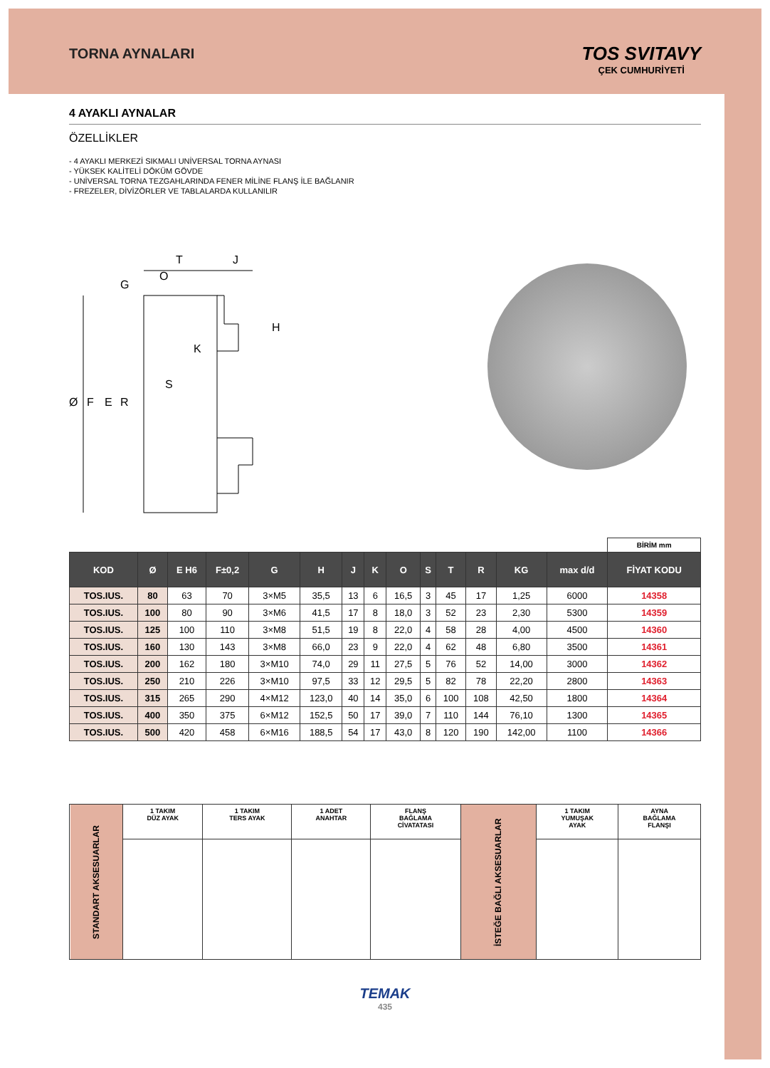TORNA AYNALARI
TOS SVITAVY
ÇEK CUMHURİYETİ
4 AYAKLI AYNALAR
ÖZELLİKLER
- 4 AYAKLI MERKEZİ SIKMALI UNİVERSAL TORNA AYNASI
- YÜKSEK KALİTELİ DÖKÜM GÖVDE
- UNİVERSAL TORNA TEZGAHLARINDA FENER MİLİNE FLANŞ İLE BAĞLANIR
- FREZELER, DİVİZÖRLER VE TABLALARDA KULLANILIR
T
J
O
Ø
F
E
R
G
S
K
H
| | | | | | | | | | | | | | | BİRİM mm |
| KOD | Ø | E H6 | F±0,2 | G | H | J | K | O | S | T | R | KG | max d/d | FİYAT KODU |
| TOS.IUS. | 80 | 63 | 70 | 3×M5 | 35,5 | 13 | 6 | 16,5 | 3 | 45 | 17 | 1,25 | 6000 | 14358 |
| TOS.IUS. | 100 | 80 | 90 | 3×M6 | 41,5 | 17 | 8 | 18,0 | 3 | 52 | 23 | 2,30 | 5300 | 14359 |
| TOS.IUS. | 125 | 100 | 110 | 3×M8 | 51,5 | 19 | 8 | 22,0 | 4 | 58 | 28 | 4,00 | 4500 | 14360 |
| TOS.IUS. | 160 | 130 | 143 | 3×M8 | 66,0 | 23 | 9 | 22,0 | 4 | 62 | 48 | 6,80 | 3500 | 14361 |
| TOS.IUS. | 200 | 162 | 180 | 3×M10 | 74,0 | 29 | 11 | 27,5 | 5 | 76 | 52 | 14,00 | 3000 | 14362 |
| TOS.IUS. | 250 | 210 | 226 | 3×M10 | 97,5 | 33 | 12 | 29,5 | 5 | 82 | 78 | 22,20 | 2800 | 14363 |
| TOS.IUS. | 315 | 265 | 290 | 4×M12 | 123,0 | 40 | 14 | 35,0 | 6 | 100 | 108 | 42,50 | 1800 | 14364 |
| TOS.IUS. | 400 | 350 | 375 | 6×M12 | 152,5 | 50 | 17 | 39,0 | 7 | 110 | 144 | 76,10 | 1300 | 14365 |
| TOS.IUS. | 500 | 420 | 458 | 6×M16 | 188,5 | 54 | 17 | 43,0 | 8 | 120 | 190 | 142,00 | 1100 | 14366 |
| STANDART AKSESUARLAR | 1 TAKIM DÜZ AYAK | 1 TAKIM TERS AYAK | 1 ADET ANAHTAR | FLANŞ BAĞLAMA CİVATATASI | İSTEĞE BAĞLI AKSESUARLAR | 1 TAKIM YUMUŞAK AYAK | AYNA BAĞLAMA FLANŞI |
TEMAK
435